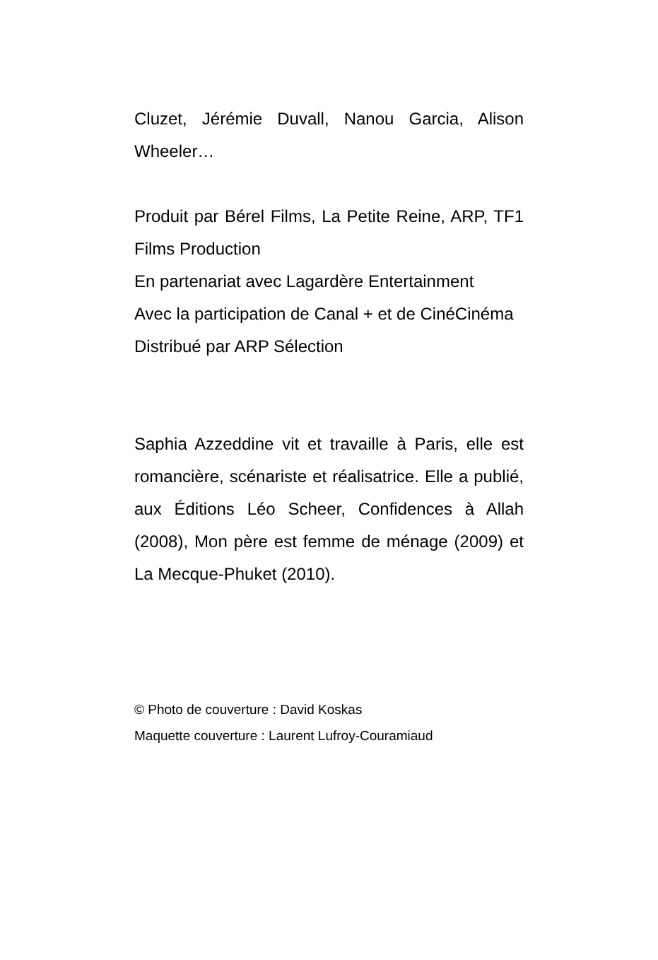Cluzet, Jérémie Duvall, Nanou Garcia, Alison Wheeler…
Produit par Bérel Films, La Petite Reine, ARP, TF1 Films Production
En partenariat avec Lagardère Entertainment
Avec la participation de Canal + et de CinéCinéma
Distribué par ARP Sélection
Saphia Azzeddine vit et travaille à Paris, elle est romancière, scénariste et réalisatrice. Elle a publié, aux Éditions Léo Scheer, Confidences à Allah (2008), Mon père est femme de ménage (2009) et La Mecque-Phuket (2010).
© Photo de couverture : David Koskas
Maquette couverture : Laurent Lufroy-Couramiaud